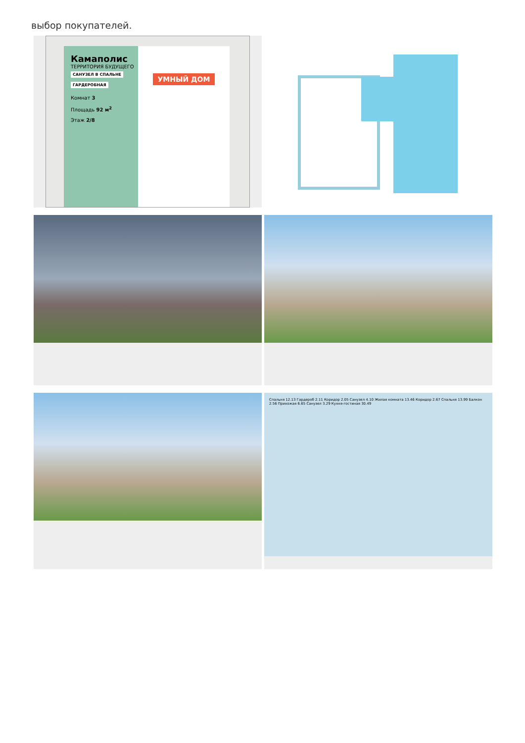выбор покупателей.
Камаполис
ТЕРРИТОРИЯ БУДУЩЕГО
САНУЗЕЛ В СПАЛЬНЕ
ГАРДЕРОБНАЯ
Комнат 3
Площадь 92 м<sup>2</sup>
Этаж 2/8
УМНЫЙ ДОМ
Спальня 12.13 Гардероб 2.11 Коридор 2.05 Санузел 4.10 Жилая комната 13.46 Коридор 2.67 Спальня 13.99 Балкон 2.56 Прихожая 6.65 Санузел 3.29 Кухня-гостиная 30.49